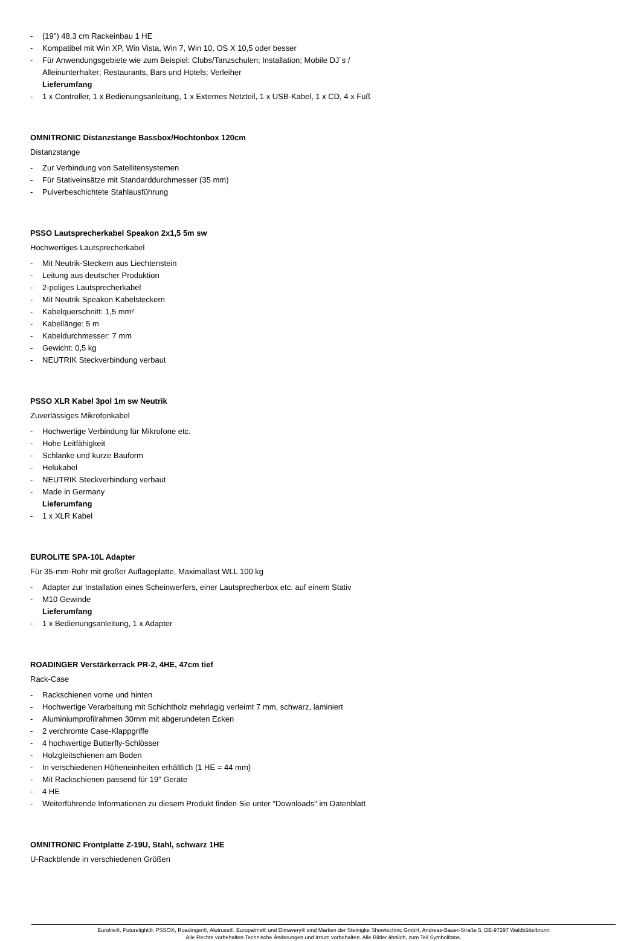- (19") 48,3 cm Rackeinbau 1 HE
- Kompatibel mit Win XP, Win Vista, Win 7, Win 10, OS X 10,5 oder besser
- Für Anwendungsgebiete wie zum Beispiel: Clubs/Tanzschulen; Installation; Mobile DJ´s /
Alleinunterhalter; Restaurants, Bars und Hotels; Verleiher
Lieferumfang
- 1 x Controller, 1 x Bedienungsanleitung, 1 x Externes Netzteil, 1 x USB-Kabel, 1 x CD, 4 x Fuß
OMNITRONIC Distanzstange Bassbox/Hochtonbox 120cm
Distanzstange
- Zur Verbindung von Satellitensystemen
- Für Stativeinsätze mit Standarddurchmesser (35 mm)
- Pulverbeschichtete Stahlausführung
PSSO Lautsprecherkabel Speakon 2x1,5 5m sw
Hochwertiges Lautsprecherkabel
- Mit Neutrik-Steckern aus Liechtenstein
- Leitung aus deutscher Produktion
- 2-poliges Lautsprecherkabel
- Mit Neutrik Speakon Kabelsteckern
- Kabelquerschnitt: 1,5 mm²
- Kabellänge: 5 m
- Kabeldurchmesser: 7 mm
- Gewicht: 0,5 kg
- NEUTRIK Steckverbindung verbaut
PSSO XLR Kabel 3pol 1m sw Neutrik
Zuverlässiges Mikrofonkabel
- Hochwertige Verbindung für Mikrofone etc.
- Hohe Leitfähigkeit
- Schlanke und kurze Bauform
- Helukabel
- NEUTRIK Steckverbindung verbaut
- Made in Germany
Lieferumfang
- 1 x XLR Kabel
EUROLITE SPA-10L Adapter
Für 35-mm-Rohr mit großer Auflageplatte, Maximallast WLL 100 kg
- Adapter zur Installation eines Scheinwerfers, einer Lautsprecherbox etc. auf einem Stativ
- M10 Gewinde
Lieferumfang
- 1 x Bedienungsanleitung, 1 x Adapter
ROADINGER Verstärkerrack PR-2, 4HE, 47cm tief
Rack-Case
- Rackschienen vorne und hinten
- Hochwertige Verarbeitung mit Schichtholz mehrlagig verleimt 7 mm, schwarz, laminiert
- Aluminiumprofilrahmen 30mm mit abgerundeten Ecken
- 2 verchromte Case-Klappgriffe
- 4 hochwertige Butterfly-Schlösser
- Holzgleitschienen am Boden
- In verschiedenen Höheneinheiten erhältlich (1 HE = 44 mm)
- Mit Rackschienen passend für 19" Geräte
- 4 HE
- Weiterführende Informationen zu diesem Produkt finden Sie unter "Downloads" im Datenblatt
OMNITRONIC Frontplatte Z-19U, Stahl, schwarz 1HE
U-Rackblende in verschiedenen Größen
Eurolite®, Futurelight®, PSSO®, Roadinger®, Alutruss®, Europalms® und Dimavery® sind Marken der Steinigke Showtechnic GmbH, Andreas-Bauer-Straße 5, DE-97297 Waldbüttelbrunn
Alle Rechte vorbehalten.Technische Änderungen und Irrtum vorbehalten. Alle Bilder ähnlich, zum Teil Symbolfotos.